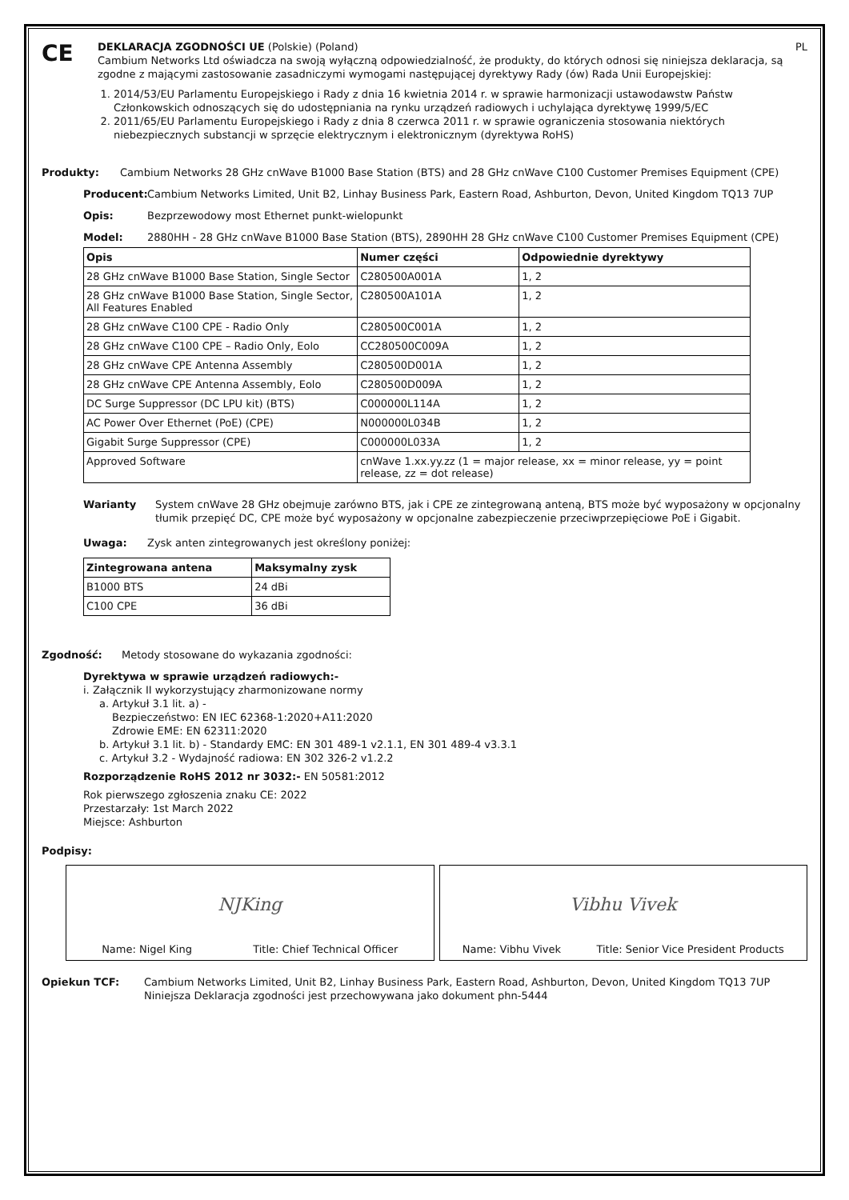CE
DEKLARACJA ZGODNOŚCI UE (Polskie) (Poland) PL
Cambium Networks Ltd oświadcza na swoją wyłączną odpowiedzialność, że produkty, do których odnosi się niniejsza deklaracja, są zgodne z mającymi zastosowanie zasadniczymi wymogami następującej dyrektywy Rady (ów) Rada Unii Europejskiej:
1. 2014/53/EU Parlamentu Europejskiego i Rady z dnia 16 kwietnia 2014 r. w sprawie harmonizacji ustawodawstw Państw Członkowskich odnoszących się do udostępniania na rynku urządzeń radiowych i uchylająca dyrektywę 1999/5/EC
2. 2011/65/EU Parlamentu Europejskiego i Rady z dnia 8 czerwca 2011 r. w sprawie ograniczenia stosowania niektórych niebezpiecznych substancji w sprzęcie elektrycznym i elektronicznym (dyrektywa RoHS)
Produkty: Cambium Networks 28 GHz cnWave B1000 Base Station (BTS) and 28 GHz cnWave C100 Customer Premises Equipment (CPE)
Producent: Cambium Networks Limited, Unit B2, Linhay Business Park, Eastern Road, Ashburton, Devon, United Kingdom TQ13 7UP
Opis: Bezprzewodowy most Ethernet punkt-wielopunkt
Model: 2880HH - 28 GHz cnWave B1000 Base Station (BTS), 2890HH 28 GHz cnWave C100 Customer Premises Equipment (CPE)
| Opis | Numer części | Odpowiednie dyrektywy |
| --- | --- | --- |
| 28 GHz cnWave B1000 Base Station, Single Sector | C280500A001A | 1, 2 |
| 28 GHz cnWave B1000 Base Station, Single Sector, All Features Enabled | C280500A101A | 1, 2 |
| 28 GHz cnWave C100 CPE - Radio Only | C280500C001A | 1, 2 |
| 28 GHz cnWave C100 CPE – Radio Only, Eolo | CC280500C009A | 1, 2 |
| 28 GHz cnWave CPE Antenna Assembly | C280500D001A | 1, 2 |
| 28 GHz cnWave CPE Antenna Assembly, Eolo | C280500D009A | 1, 2 |
| DC Surge Suppressor (DC LPU kit) (BTS) | C000000L114A | 1, 2 |
| AC Power Over Ethernet (PoE) (CPE) | N000000L034B | 1, 2 |
| Gigabit Surge Suppressor (CPE) | C000000L033A | 1, 2 |
| Approved Software | cnWave 1.xx.yy.zz (1 = major release, xx = minor release, yy = point release, zz = dot release) | |
Warianty System cnWave 28 GHz obejmuje zarówno BTS, jak i CPE ze zintegrowaną anteną, BTS może być wyposażony w opcjonalny tłumik przepięć DC, CPE może być wyposażony w opcjonalne zabezpieczenie przeciwprzepięciowe PoE i Gigabit.
Uwaga: Zysk anten zintegrowanych jest określony poniżej:
| Zintegrowana antena | Maksymalny zysk |
| --- | --- |
| B1000 BTS | 24 dBi |
| C100 CPE | 36 dBi |
Zgodność: Metody stosowane do wykazania zgodności:
Dyrektywa w sprawie urządzeń radiowych:-
i. Załącznik II wykorzystujący zharmonizowane normy
a. Artykuł 3.1 lit. a) -
Bezpieczeństwo: EN IEC 62368-1:2020+A11:2020
Zdrowie EME: EN 62311:2020
b. Artykuł 3.1 lit. b) - Standardy EMC: EN 301 489-1 v2.1.1, EN 301 489-4 v3.3.1
c. Artykuł 3.2 - Wydajność radiowa: EN 302 326-2 v1.2.2
Rozporządzenie RoHS 2012 nr 3032:- EN 50581:2012
Rok pierwszego zgłoszenia znaku CE: 2022
Przestarzały: 1st March 2022
Miejsce: Ashburton
Podpisy:
NJKing
Name: Nigel King Title: Chief Technical Officer
Vibhu Vivek
Name: Vibhu Vivek Title: Senior Vice President Products
Opiekun TCF: Cambium Networks Limited, Unit B2, Linhay Business Park, Eastern Road, Ashburton, Devon, United Kingdom TQ13 7UP
Niniejsza Deklaracja zgodności jest przechowywana jako dokument phn-5444